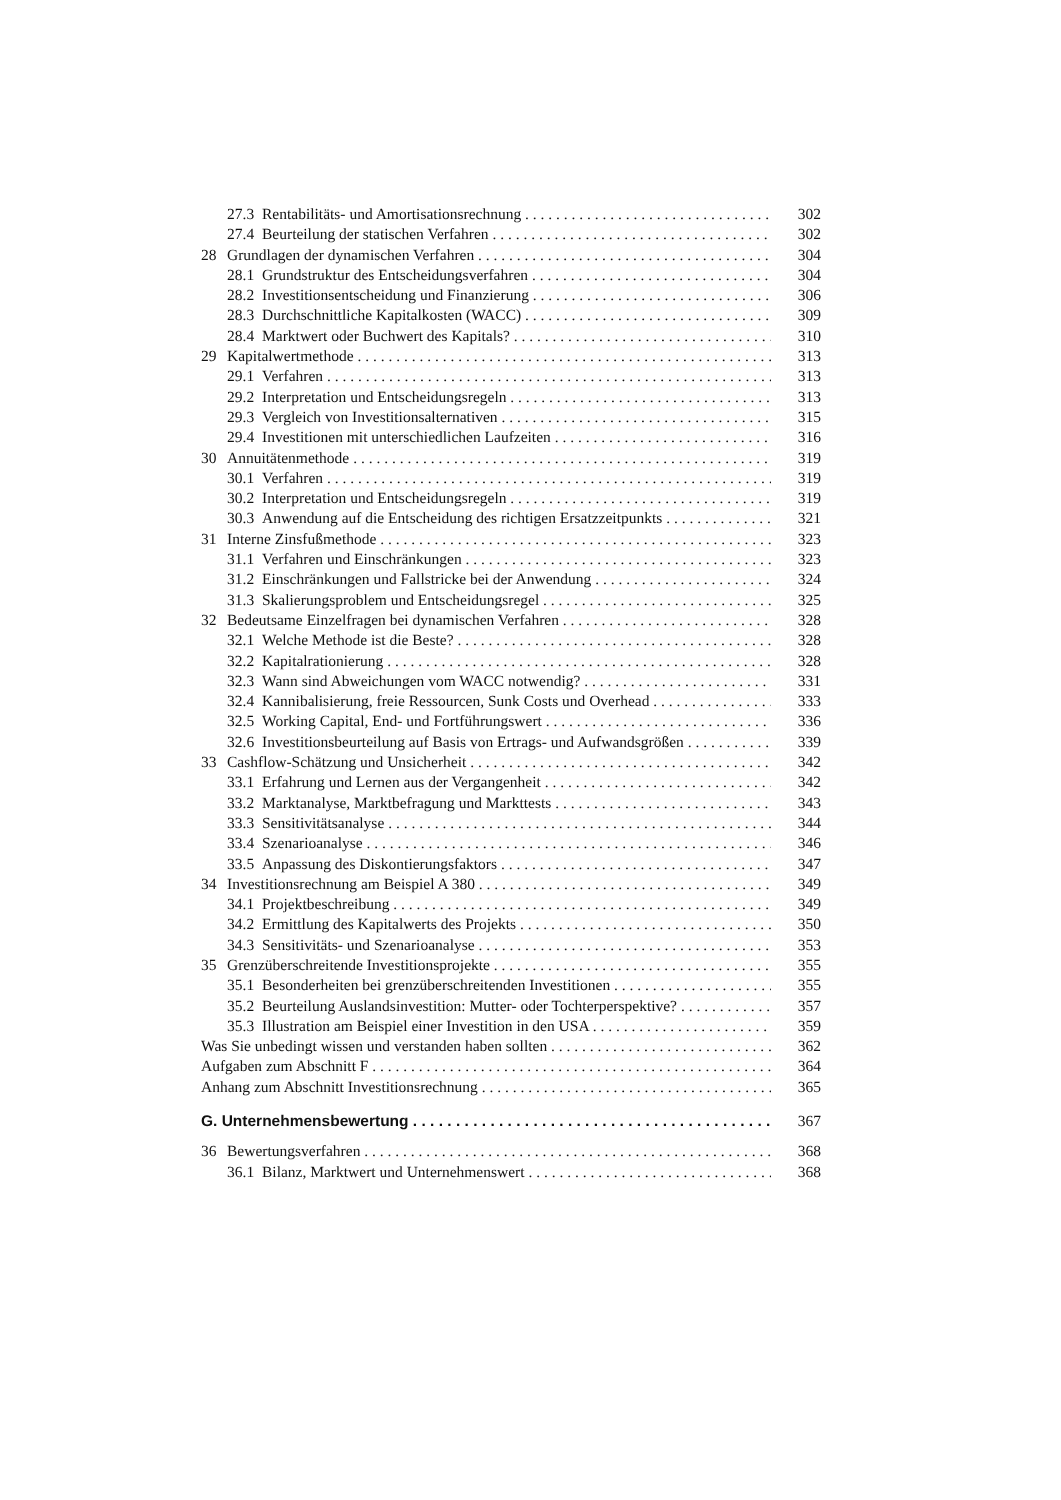27.3 Rentabilitäts- und Amortisationsrechnung 302
27.4 Beurteilung der statischen Verfahren 302
28 Grundlagen der dynamischen Verfahren 304
28.1 Grundstruktur des Entscheidungsverfahren 304
28.2 Investitionsentscheidung und Finanzierung 306
28.3 Durchschnittliche Kapitalkosten (WACC) 309
28.4 Marktwert oder Buchwert des Kapitals? 310
29 Kapitalwertmethode 313
29.1 Verfahren 313
29.2 Interpretation und Entscheidungsregeln 313
29.3 Vergleich von Investitionsalternativen 315
29.4 Investitionen mit unterschiedlichen Laufzeiten 316
30 Annuitätenmethode 319
30.1 Verfahren 319
30.2 Interpretation und Entscheidungsregeln 319
30.3 Anwendung auf die Entscheidung des richtigen Ersatzzeitpunkts 321
31 Interne Zinsfußmethode 323
31.1 Verfahren und Einschränkungen 323
31.2 Einschränkungen und Fallstricke bei der Anwendung 324
31.3 Skalierungsproblem und Entscheidungsregel 325
32 Bedeutsame Einzelfragen bei dynamischen Verfahren 328
32.1 Welche Methode ist die Beste? 328
32.2 Kapitalrationierung 328
32.3 Wann sind Abweichungen vom WACC notwendig? 331
32.4 Kannibalisierung, freie Ressourcen, Sunk Costs und Overhead 333
32.5 Working Capital, End- und Fortführungswert 336
32.6 Investitionsbeurteilung auf Basis von Ertrags- und Aufwandsgrößen 339
33 Cashflow-Schätzung und Unsicherheit 342
33.1 Erfahrung und Lernen aus der Vergangenheit 342
33.2 Marktanalyse, Marktbefragung und Markttests 343
33.3 Sensitivitätsanalyse 344
33.4 Szenarioanalyse 346
33.5 Anpassung des Diskontierungsfaktors 347
34 Investitionsrechnung am Beispiel A 380 349
34.1 Projektbeschreibung 349
34.2 Ermittlung des Kapitalwerts des Projekts 350
34.3 Sensitivitäts- und Szenarioanalyse 353
35 Grenzüberschreitende Investitionsprojekte 355
35.1 Besonderheiten bei grenzüberschreitenden Investitionen 355
35.2 Beurteilung Auslandsinvestition: Mutter- oder Tochterperspektive? 357
35.3 Illustration am Beispiel einer Investition in den USA 359
Was Sie unbedingt wissen und verstanden haben sollten 362
Aufgaben zum Abschnitt F 364
Anhang zum Abschnitt Investitionsrechnung 365
G. Unternehmensbewertung 367
36 Bewertungsverfahren 368
36.1 Bilanz, Marktwert und Unternehmenswert 368